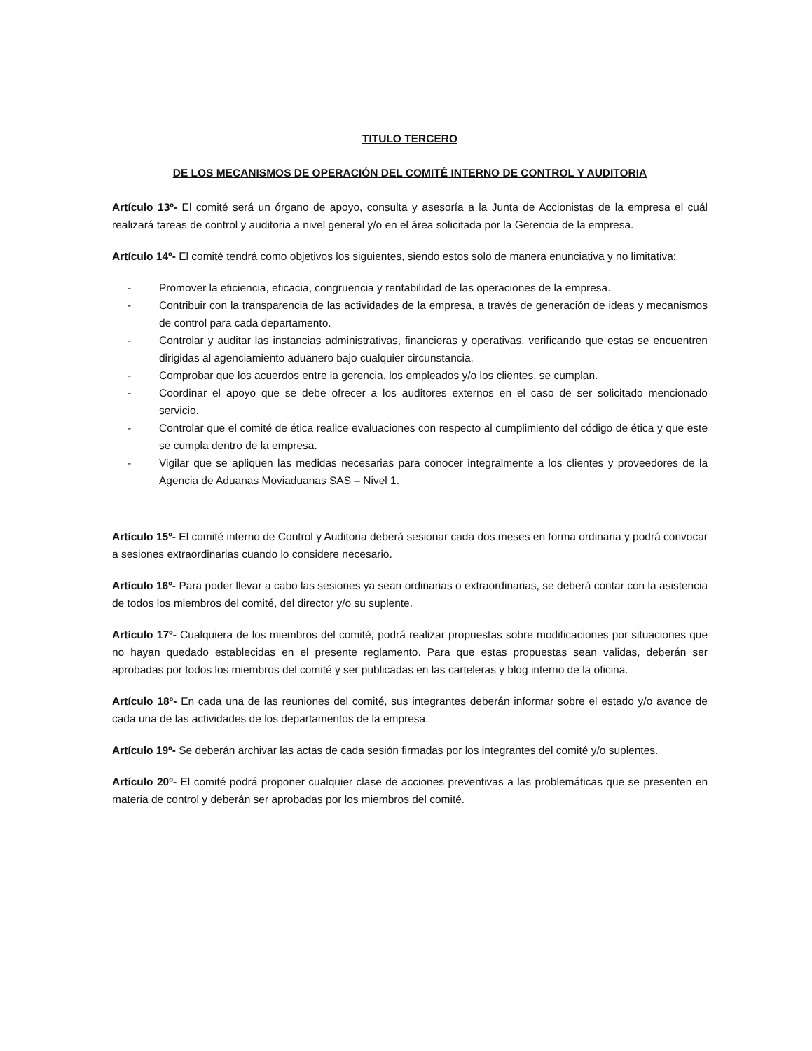TITULO TERCERO
DE LOS MECANISMOS DE OPERACIÓN DEL COMITÉ INTERNO DE CONTROL Y AUDITORIA
Artículo 13º- El comité será un órgano de apoyo, consulta y asesoría a la Junta de Accionistas de la empresa el cuál realizará tareas de control y auditoria a nivel general y/o en el área solicitada por la Gerencia de la empresa.
Artículo 14º- El comité tendrá como objetivos los siguientes, siendo estos solo de manera enunciativa y no limitativa:
- Promover la eficiencia, eficacia, congruencia y rentabilidad de las operaciones de la empresa.
- Contribuir con la transparencia de las actividades de la empresa, a través de generación de ideas y mecanismos de control para cada departamento.
- Controlar y auditar las instancias administrativas, financieras y operativas, verificando que estas se encuentren dirigidas al agenciamiento aduanero bajo cualquier circunstancia.
- Comprobar que los acuerdos entre la gerencia, los empleados y/o los clientes, se cumplan.
- Coordinar el apoyo que se debe ofrecer a los auditores externos en el caso de ser solicitado mencionado servicio.
- Controlar que el comité de ética realice evaluaciones con respecto al cumplimiento del código de ética y que este se cumpla dentro de la empresa.
- Vigilar que se apliquen las medidas necesarias para conocer integralmente a los clientes y proveedores de la Agencia de Aduanas Moviaduanas SAS – Nivel 1.
Artículo 15º- El comité interno de Control y Auditoria deberá sesionar cada dos meses en forma ordinaria y podrá convocar a sesiones extraordinarias cuando lo considere necesario.
Artículo 16º- Para poder llevar a cabo las sesiones ya sean ordinarias o extraordinarias, se deberá contar con la asistencia de todos los miembros del comité, del director y/o su suplente.
Artículo 17º- Cualquiera de los miembros del comité, podrá realizar propuestas sobre modificaciones por situaciones que no hayan quedado establecidas en el presente reglamento. Para que estas propuestas sean validas, deberán ser aprobadas por todos los miembros del comité y ser publicadas en las carteleras y blog interno de la oficina.
Artículo 18º- En cada una de las reuniones del comité, sus integrantes deberán informar sobre el estado y/o avance de cada una de las actividades de los departamentos de la empresa.
Artículo 19º- Se deberán archivar las actas de cada sesión firmadas por los integrantes del comité y/o suplentes.
Artículo 20º- El comité podrá proponer cualquier clase de acciones preventivas a las problemáticas que se presenten en materia de control y deberán ser aprobadas por los miembros del comité.